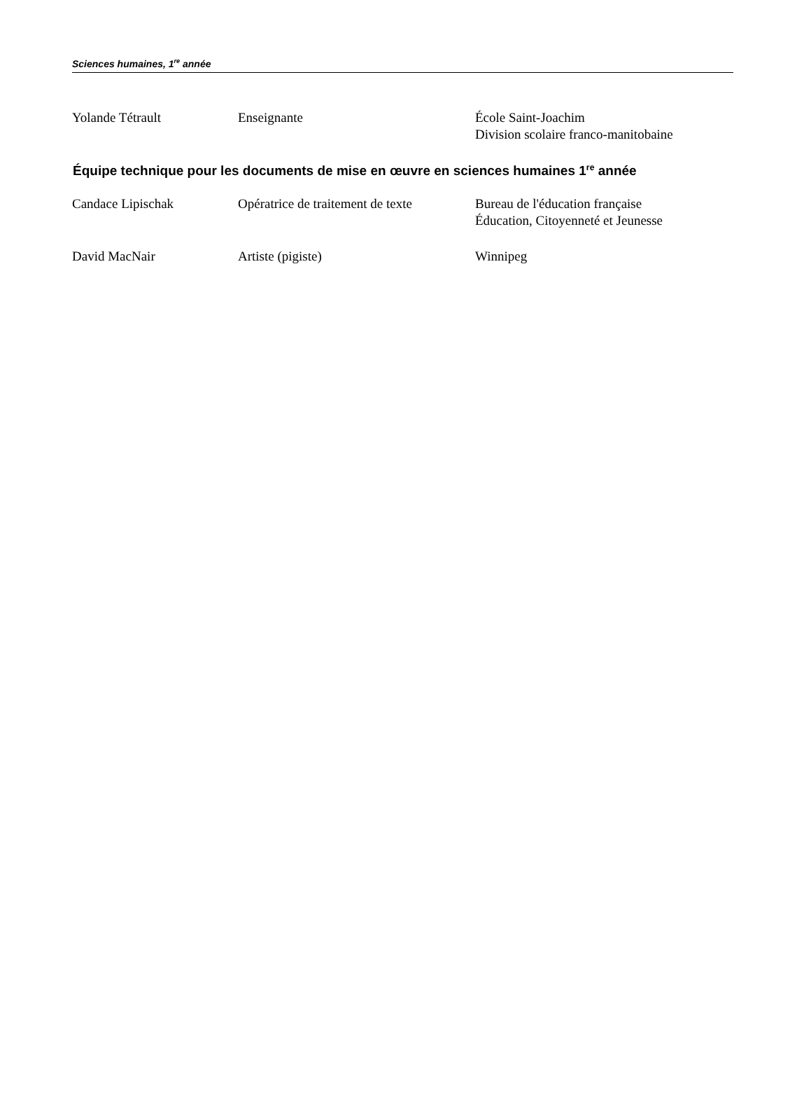Sciences humaines, 1<sup>re</sup> année
Yolande Tétrault Enseignante École Saint-Joachim
Division scolaire franco-manitobaine
Équipe technique pour les documents de mise en œuvre en sciences humaines 1<sup>re</sup> année
Candace Lipischak Opératrice de traitement de texte
Bureau de l'éducation française
Éducation, Citoyenneté et Jeunesse
David MacNair Artiste (pigiste) Winnipeg